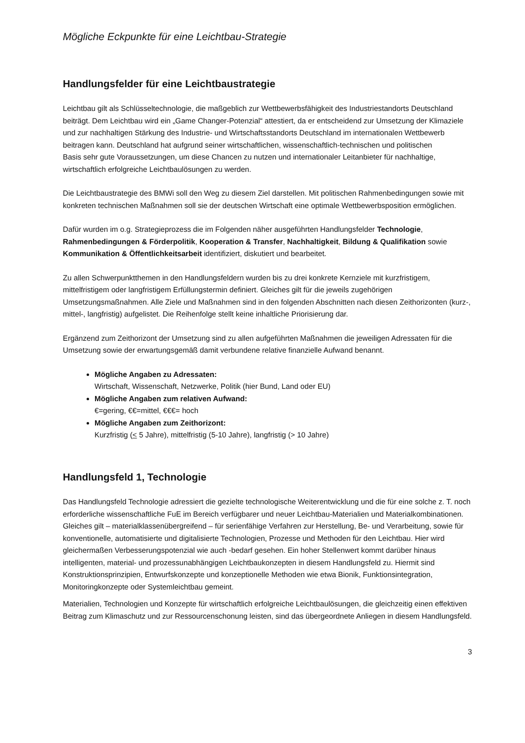Mögliche Eckpunkte für eine Leichtbau-Strategie
Handlungsfelder für eine Leichtbaustrategie
Leichtbau gilt als Schlüsseltechnologie, die maßgeblich zur Wettbewerbsfähigkeit des Industriestandorts Deutschland beiträgt. Dem Leichtbau wird ein „Game Changer-Potenzial“ attestiert, da er entscheidend zur Umsetzung der Klimaziele und zur nachhaltigen Stärkung des Industrie- und Wirtschaftsstandorts Deutschland im internationalen Wettbewerb beitragen kann. Deutschland hat aufgrund seiner wirtschaftlichen, wissenschaftlich-technischen und politischen
Basis sehr gute Voraussetzungen, um diese Chancen zu nutzen und internationaler Leitanbieter für nachhaltige, wirtschaftlich erfolgreiche Leichtbaulösungen zu werden.
Die Leichtbaustrategie des BMWi soll den Weg zu diesem Ziel darstellen. Mit politischen Rahmenbedingungen sowie mit konkreten technischen Maßnahmen soll sie der deutschen Wirtschaft eine optimale Wettbewerbsposition ermöglichen.
Dafür wurden im o.g. Strategieprozess die im Folgenden näher ausgeführten Handlungsfelder Technologie, Rahmenbedingungen & Förderpolitik, Kooperation & Transfer, Nachhaltigkeit, Bildung & Qualifikation sowie Kommunikation & Öffentlichkeitsarbeit identifiziert, diskutiert und bearbeitet.
Zu allen Schwerpunktthemen in den Handlungsfeldern wurden bis zu drei konkrete Kernziele mit kurzfristigem, mittelfristigem oder langfristigem Erfüllungstermin definiert. Gleiches gilt für die jeweils zugehörigen Umsetzungsmaßnahmen. Alle Ziele und Maßnahmen sind in den folgenden Abschnitten nach diesen Zeithorizonten (kurz-, mittel-, langfristig) aufgelistet. Die Reihenfolge stellt keine inhaltliche Priorisierung dar.
Ergänzend zum Zeithorizont der Umsetzung sind zu allen aufgeführten Maßnahmen die jeweiligen Adressaten für die Umsetzung sowie der erwartungsgemäß damit verbundene relative finanzielle Aufwand benannt.
Mögliche Angaben zu Adressaten:
Wirtschaft, Wissenschaft, Netzwerke, Politik (hier Bund, Land oder EU)
Mögliche Angaben zum relativen Aufwand:
€=gering, €€=mittel, €€€= hoch
Mögliche Angaben zum Zeithorizont:
Kurzfristig (< 5 Jahre), mittelfristig (5-10 Jahre), langfristig (> 10 Jahre)
Handlungsfeld 1, Technologie
Das Handlungsfeld Technologie adressiert die gezielte technologische Weiterentwicklung und die für eine solche z. T. noch erforderliche wissenschaftliche FuE im Bereich verfügbarer und neuer Leichtbau-Materialien und Materialkombinationen. Gleiches gilt – materialklassenübergreifend – für serienfähige Verfahren zur Herstellung, Be- und Verarbeitung, sowie für konventionelle, automatisierte und digitalisierte Technologien, Prozesse und Methoden für den Leichtbau. Hier wird gleichermaßen Verbesserungspotenzial wie auch -bedarf gesehen. Ein hoher Stellenwert kommt darüber hinaus intelligenten, material- und prozessunabhängigen Leichtbaukonzepten in diesem Handlungsfeld zu. Hiermit sind Konstruktionsprinzipien, Entwurfskonzepte und konzeptionelle Methoden wie etwa Bionik, Funktionsintegration, Monitoringkonzepte oder Systemleichtbau gemeint.
Materialien, Technologien und Konzepte für wirtschaftlich erfolgreiche Leichtbaulösungen, die gleichzeitig einen effektiven Beitrag zum Klimaschutz und zur Ressourcenschonung leisten, sind das übergeordnete Anliegen in diesem Handlungsfeld.
3